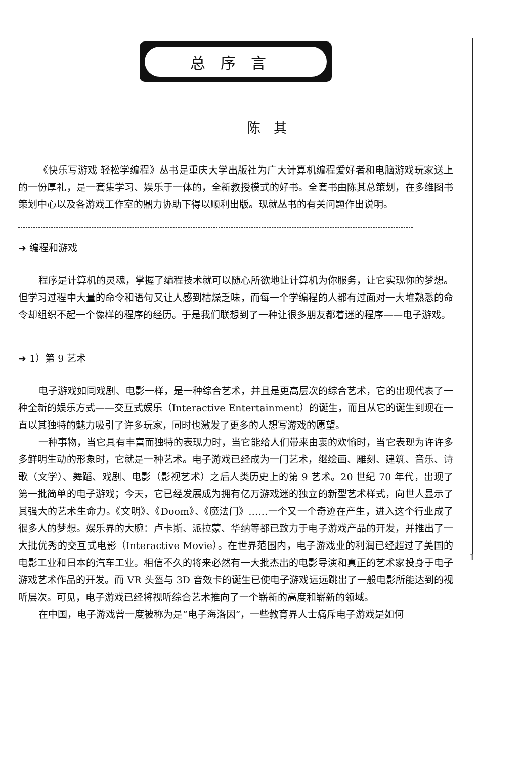总序言
陈其
《快乐写游戏 轻松学编程》丛书是重庆大学出版社为广大计算机编程爱好者和电脑游戏玩家送上的一份厚礼，是一套集学习、娱乐于一体的，全新教授模式的好书。全套书由陈其总策划，在多维图书策划中心以及各游戏工作室的鼎力协助下得以顺利出版。现就丛书的有关问题作出说明。
➜ 编程和游戏
程序是计算机的灵魂，掌握了编程技术就可以随心所欲地让计算机为你服务，让它实现你的梦想。但学习过程中大量的命令和语句又让人感到枯燥乏味，而每一个学编程的人都有过面对一大堆熟悉的命令却组织不起一个像样的程序的经历。于是我们联想到了一种让很多朋友都着迷的程序——电子游戏。
➜ 1）第 9 艺术
电子游戏如同戏剧、电影一样，是一种综合艺术，并且是更高层次的综合艺术，它的出现代表了一种全新的娱乐方式——交互式娱乐（Interactive Entertainment）的诞生，而且从它的诞生到现在一直以其独特的魅力吸引了许多玩家，同时也激发了更多的人想写游戏的愿望。
一种事物，当它具有丰富而独特的表现力时，当它能给人们带来由衷的欢愉时，当它表现为许许多多鲜明生动的形象时，它就是一种艺术。电子游戏已经成为一门艺术，继绘画、雕刻、建筑、音乐、诗歌（文学）、舞蹈、戏剧、电影（影视艺术）之后人类历史上的第 9 艺术。20 世纪 70 年代，出现了第一批简单的电子游戏；今天，它已经发展成为拥有亿万游戏迷的独立的新型艺术样式，向世人显示了其强大的艺术生命力。《文明》、《Doom》、《魔法门》……一个又一个奇迹在产生，进入这个行业成了很多人的梦想。娱乐界的大腕：卢卡斯、派拉蒙、华纳等都已致力于电子游戏产品的开发，并推出了一大批优秀的交互式电影（Interactive Movie）。在世界范围内，电子游戏业的利润已经超过了美国的电影工业和日本的汽车工业。相信不久的将来必然有一大批杰出的电影导演和真正的艺术家投身于电子游戏艺术作品的开发。而 VR 头盔与 3D 音效卡的诞生已使电子游戏远远跳出了一般电影所能达到的视听层次。可见，电子游戏已经将视听综合艺术推向了一个崭新的高度和崭新的领域。
在中国，电子游戏曾一度被称为是“电子海洛因”，一些教育界人士痛斥电子游戏是如何
1